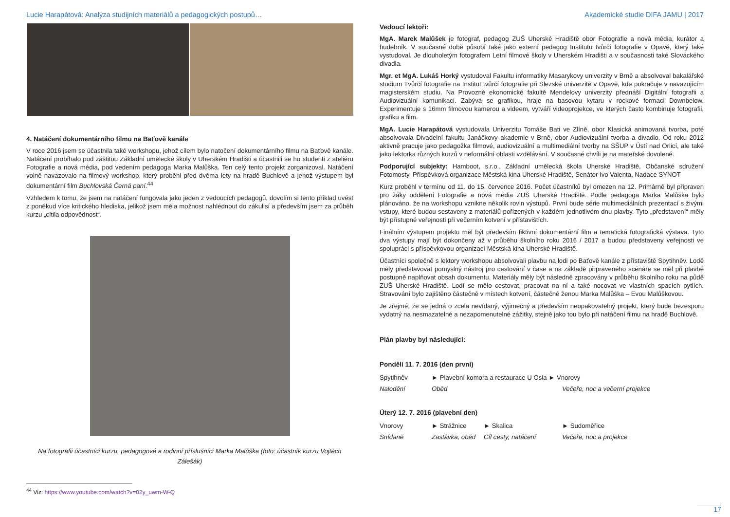Lucie Harapátová: Analýza studijních materiálů a pedagogických postupů… Akademické studie DIFA JAMU | 2017
4. Natáčení dokumentárního filmu na Baťově kanále
V roce 2016 jsem se účastnila také workshopu, jehož cílem bylo natočení dokumentárního filmu na Baťově kanále. Natáčení probíhalo pod záštitou Základní umělecké školy v Uherském Hradišti a účastnili se ho studenti z ateliéru Fotografie a nová média, pod vedením pedagoga Marka Malůška. Ten celý tento projekt zorganizoval. Natáčení volně navazovalo na filmový workshop, který proběhl před dvěma lety na hradě Buchlově a jehož výstupem byl dokumentární film Buchlovská Černá paní.<sup>44</sup>
Vzhledem k tomu, že jsem na natáčení fungovala jako jeden z vedoucích pedagogů, dovolím si tento příklad uvést z poněkud více kritického hlediska, jelikož jsem měla možnost nahlédnout do zákulisí a především jsem za průběh kurzu „cítila odpovědnost“.
Na fotografii účastníci kurzu, pedagogové a rodinní příslušníci Marka Malůška (foto: účastník kurzu Vojtěch Zálešák)
<sup>44</sup> Viz: https://www.youtube.com/watch?v=02y_uwm-W-Q
Vedoucí lektoři:
MgA. Marek Malůšek je fotograf, pedagog ZUŠ Uherské Hradiště obor Fotografie a nová média, kurátor a hudebník. V současné době působí také jako externí pedagog Institutu tvůrčí fotografie v Opavě, který také vystudoval. Je dlouholetým fotografem Letní filmové školy v Uherském Hradišti a v současnosti také Slováckého divadla.
Mgr. et MgA. Lukáš Horký vystudoval Fakultu informatiky Masarykovy univerzity v Brně a absolvoval bakalářské studium Tvůrčí fotografie na Institut tvůrčí fotografie při Slezské univerzitě v Opavě, kde pokračuje v navazujícím magisterském studiu. Na Provozně ekonomické fakultě Mendelovy univerzity přednáší Digitální fotografii a Audiovizuální komunikaci. Zabývá se grafikou, hraje na basovou kytaru v rockové formaci Downbelow. Experimentuje s 16mm filmovou kamerou a videem, vytváří videoprojekce, ve kterých často kombinuje fotografii, grafiku a film.
MgA. Lucie Harapátová vystudovala Univerzitu Tomáše Bati ve Zlíně, obor Klasická animovaná tvorba, poté absolvovala Divadelní fakultu Janáčkovy akademie v Brně, obor Audiovizuální tvorba a divadlo. Od roku 2012 aktivně pracuje jako pedagožka filmové, audiovizuální a multimediální tvorby na SŠUP v Ústí nad Orlicí, ale také jako lektorka různých kurzů v neformální oblasti vzdělávání. V současné chvíli je na mateřské dovolené.
Podporující subjekty: Hamboot, s.r.o., Základní umělecká škola Uherské Hradiště, Občanské sdružení Fotomosty, Příspěvková organizace Městská kina Uherské Hradiště, Senátor Ivo Valenta, Nadace SYNOT
Kurz proběhl v termínu od 11. do 15. července 2016. Počet účastníků byl omezen na 12. Primárně byl připraven pro žáky oddělení Fotografie a nová média ZUŠ Uherské Hradiště. Podle pedagoga Marka Malůška bylo plánováno, že na workshopu vznikne několik rovin výstupů. První bude série multimediálních prezentací s živými vstupy, které budou sestaveny z materiálů pořízených v každém jednotlivém dnu plavby. Tyto „představení“ měly být přístupné veřejnosti při večerním kotvení v přístavištích.
Finálním výstupem projektu měl být především fiktivní dokumentární film a tematická fotografická výstava. Tyto dva výstupy mají být dokončeny až v průběhu školního roku 2016 / 2017 a budou představeny veřejnosti ve spolupráci s příspěvkovou organizací Městská kina Uherské Hradiště.
Účastníci společně s lektory workshopu absolvovali plavbu na lodi po Baťově kanále z přístaviště Spytihněv. Lodě měly představovat pomyslný nástroj pro cestování v čase a na základě připraveného scénáře se měl při plavbě postupně naplňovat obsah dokumentu. Materiály měly být následně zpracovány v průběhu školního roku na půdě ZUŠ Uherské Hradiště. Lodí se mělo cestovat, pracovat na ní a také nocovat ve vlastních spacích pytlích. Stravování bylo zajištěno částečně v místech kotvení, částečně ženou Marka Malůška – Evou Malůškovou.
Je zřejmé, že se jedná o zcela nevídaný, výjimečný a především neopakovatelný projekt, který bude bezesporu vydatný na nesmazatelné a nezapomenutelné zážitky, stejně jako tou bylo při natáčení filmu na hradě Buchlově.
Plán plavby byl následující:
Pondělí 11. 7. 2016 (den první)
| Spytihněv | ► Plavební komora a restaurace U Osla ► Vnorovy | |
| Nalodění | Oběd | Večeře, noc a večerní projekce |
Úterý 12. 7. 2016 (plavební den)
| Vnorovy | ► Strážnice | ► Skalica | ► Sudoměřice |
| Snídaně | Zastávka, oběd | Cíl cesty, natáčení | Večeře, noc a projekce |
17